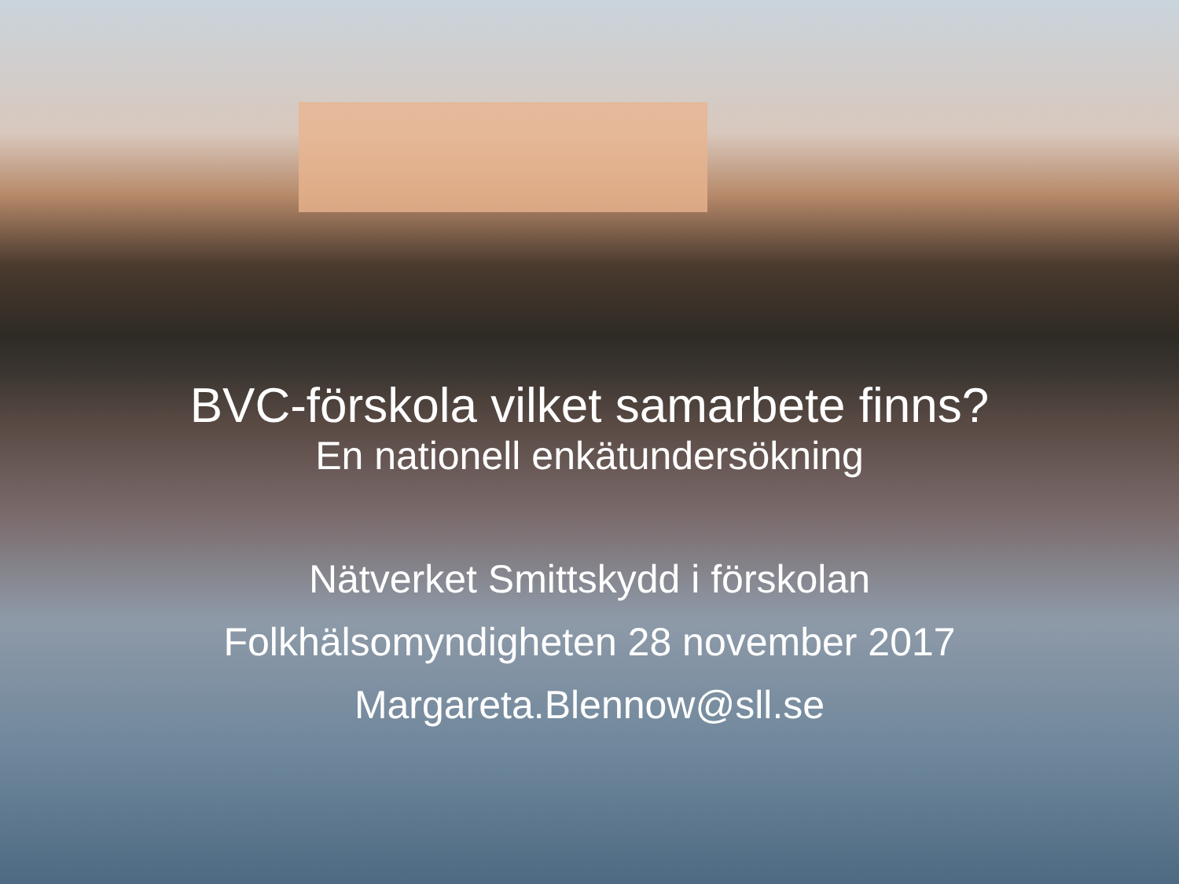BVC-förskola vilket samarbete finns?
En nationell enkätundersökning
Nätverket Smittskydd i förskolan
Folkhälsomyndigheten 28 november 2017
Margareta.Blennow@sll.se